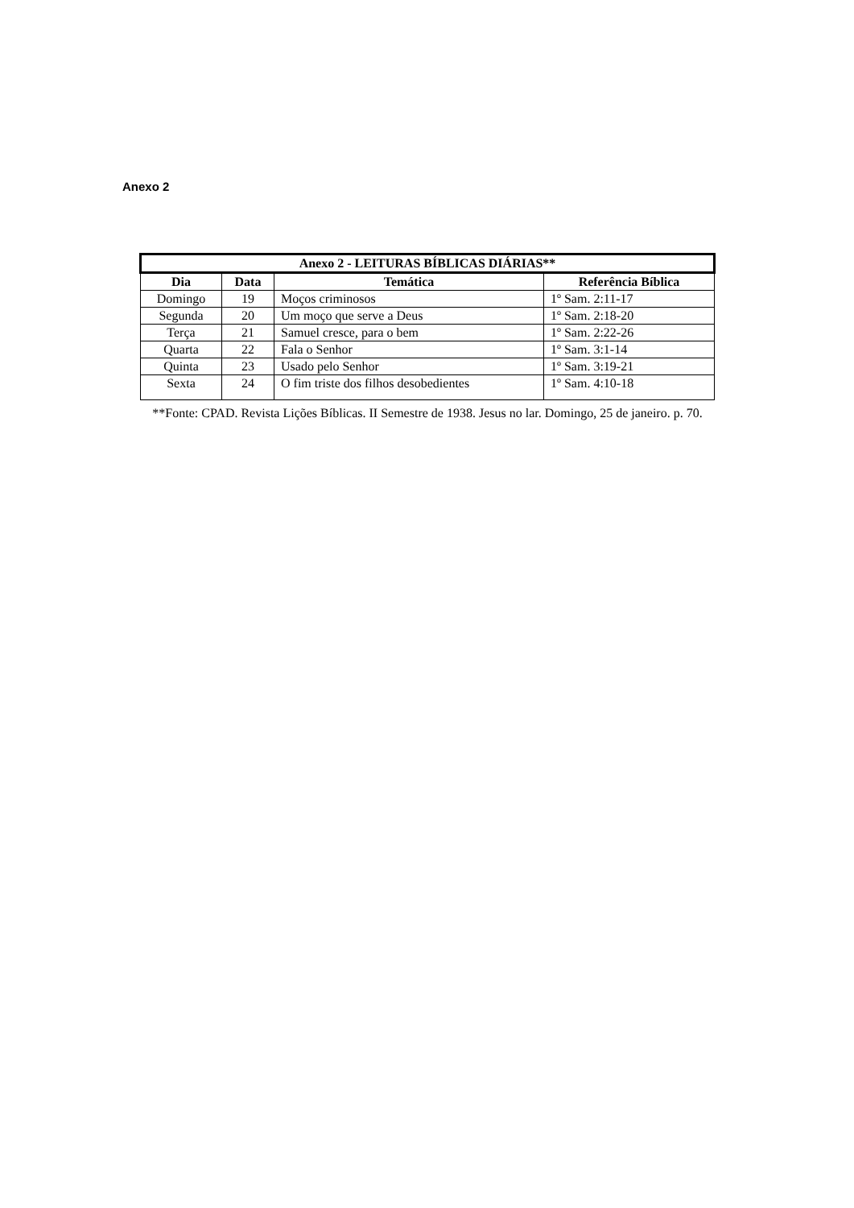Anexo 2
| Anexo 2 - LEITURAS BÍBLICAS DIÁRIAS** | | | |
| --- | --- | --- | --- |
| Dia | Data | Temática | Referência Bíblica |
| Domingo | 19 | Moços criminosos | 1º Sam. 2:11-17 |
| Segunda | 20 | Um moço que serve a Deus | 1º Sam. 2:18-20 |
| Terça | 21 | Samuel cresce, para o bem | 1º Sam. 2:22-26 |
| Quarta | 22 | Fala o Senhor | 1º Sam. 3:1-14 |
| Quinta | 23 | Usado pelo Senhor | 1º Sam. 3:19-21 |
| Sexta | 24 | O fim triste dos filhos desobedientes | 1º Sam. 4:10-18 |
**Fonte: CPAD. Revista Lições Bíblicas. II Semestre de 1938. Jesus no lar. Domingo, 25 de janeiro. p. 70.